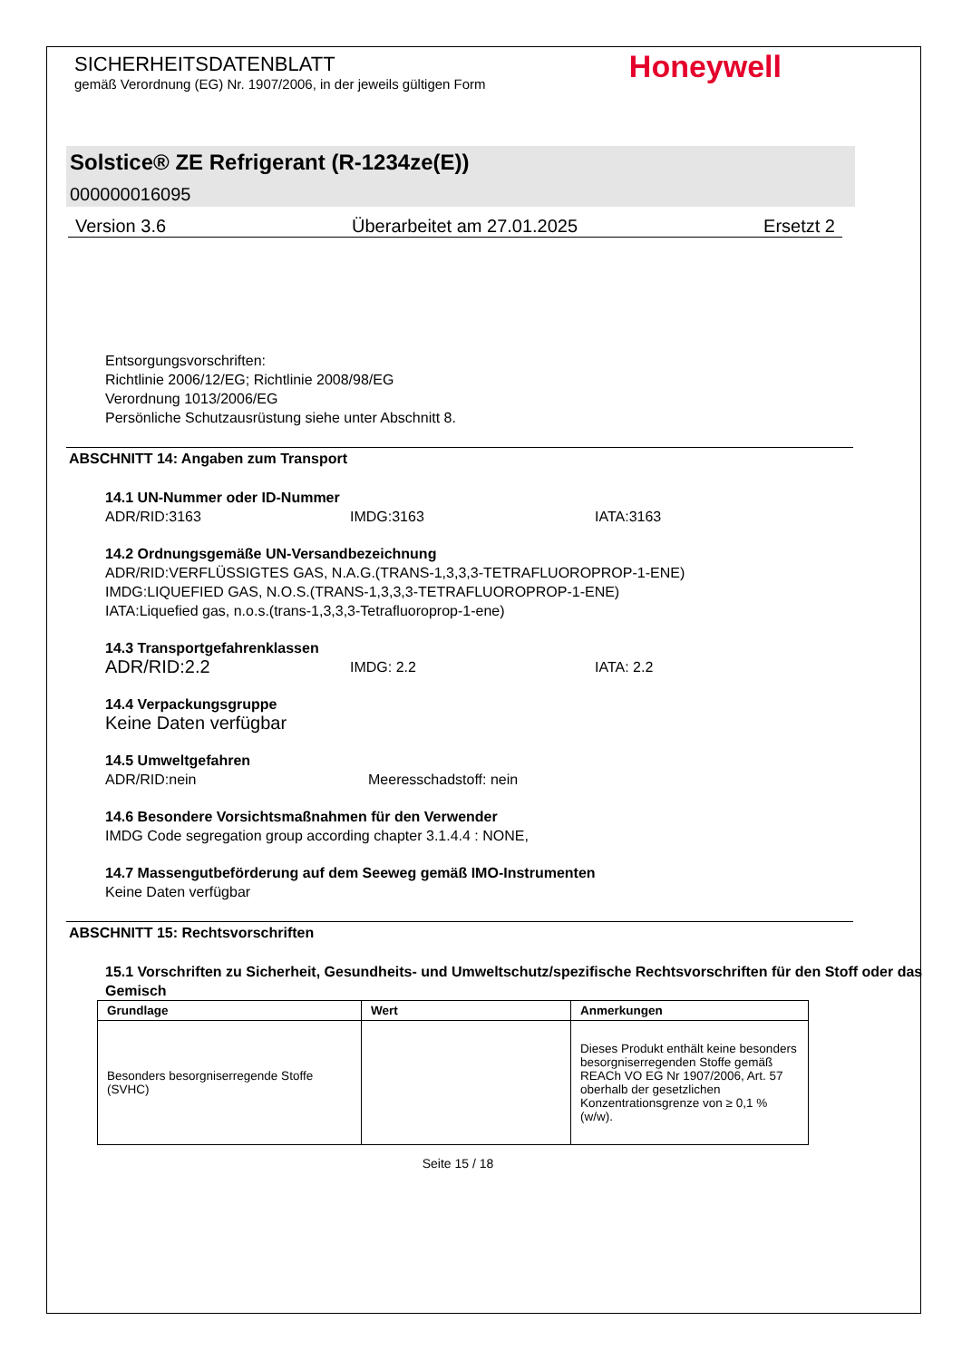SICHERHEITSDATENBLATT
gemäß Verordnung (EG) Nr. 1907/2006, in der jeweils gültigen Form
Honeywell
Solstice® ZE Refrigerant (R-1234ze(E))
000000016095
Version 3.6 Überarbeitet am 27.01.2025 Ersetzt 2
Entsorgungsvorschriften:
Richtlinie 2006/12/EG; Richtlinie 2008/98/EG
Verordnung 1013/2006/EG
Persönliche Schutzausrüstung siehe unter Abschnitt 8.
ABSCHNITT 14: Angaben zum Transport
14.1 UN-Nummer oder ID-Nummer
ADR/RID:3163 IMDG:3163 IATA:3163
14.2 Ordnungsgemäße UN-Versandbezeichnung
ADR/RID:VERFLÜSSIGTES GAS, N.A.G.(TRANS-1,3,3,3-TETRAFLUOROPROP-1-ENE)
IMDG:LIQUEFIED GAS, N.O.S.(TRANS-1,3,3,3-TETRAFLUOROPROP-1-ENE)
IATA:Liquefied gas, n.o.s.(trans-1,3,3,3-Tetrafluoroprop-1-ene)
14.3 Transportgefahrenklassen
ADR/RID:2.2 IMDG: 2.2 IATA: 2.2
14.4 Verpackungsgruppe
Keine Daten verfügbar
14.5 Umweltgefahren
ADR/RID:nein Meeresschadstoff: nein
14.6 Besondere Vorsichtsmaßnahmen für den Verwender
IMDG Code segregation group according chapter 3.1.4.4 : NONE,
14.7 Massengutbeförderung auf dem Seeweg gemäß IMO-Instrumenten
Keine Daten verfügbar
ABSCHNITT 15: Rechtsvorschriften
15.1 Vorschriften zu Sicherheit, Gesundheits- und Umweltschutz/spezifische Rechtsvorschriften für den Stoff oder das Gemisch
| Grundlage | Wert | Anmerkungen |
| --- | --- | --- |
| Besonders besorgniserregende Stoffe (SVHC) | | Dieses Produkt enthält keine besonders besorgniserregenden Stoffe gemäß REACh VO EG Nr 1907/2006, Art. 57 oberhalb der gesetzlichen Konzentrationsgrenze von ≥ 0,1 % (w/w). |
Seite 15 / 18